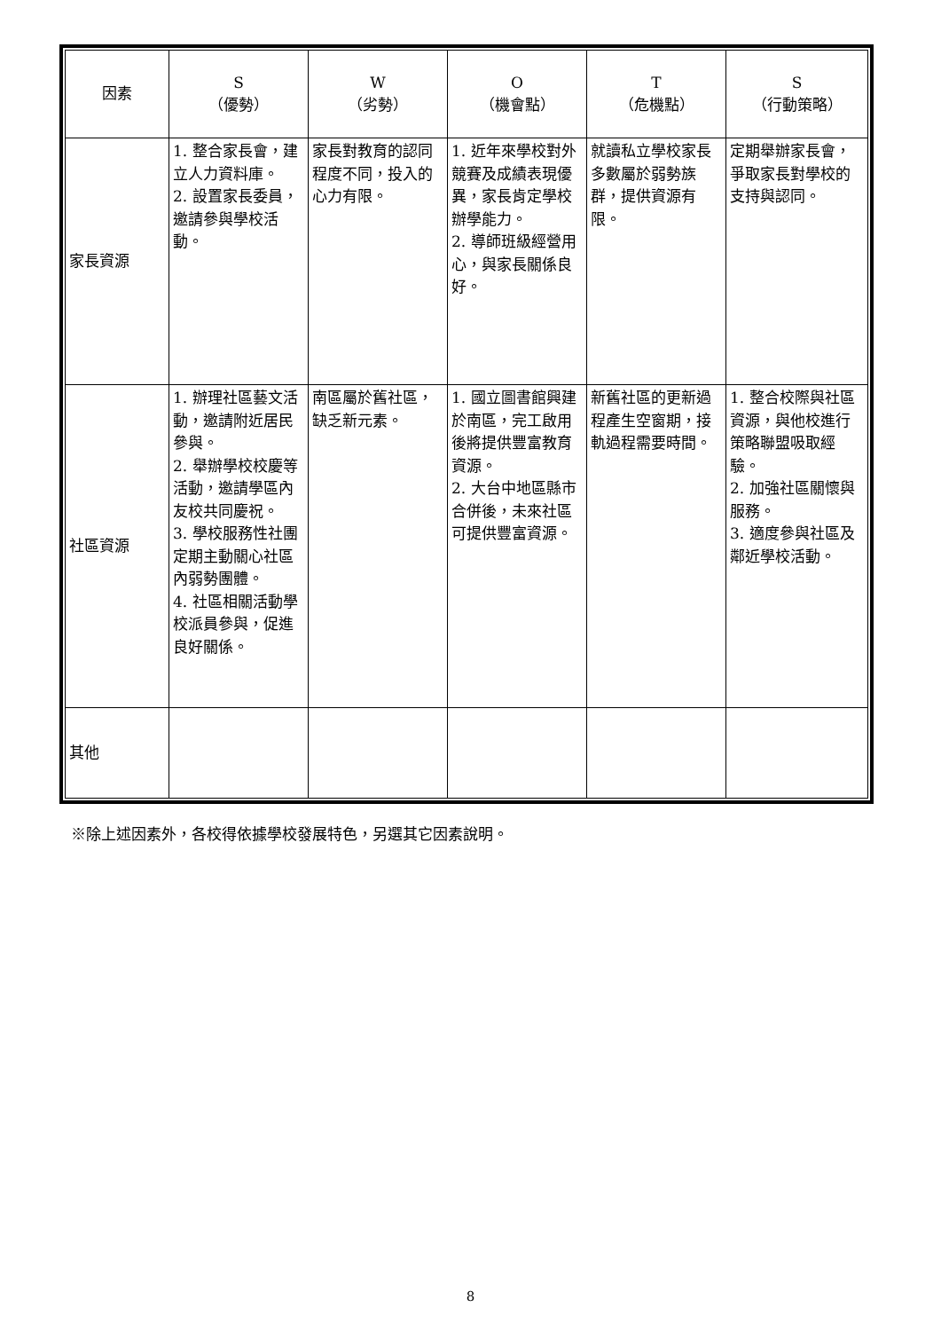| 因素 | S （優勢） | W （劣勢） | O （機會點） | T （危機點） | S （行動策略） |
| --- | --- | --- | --- | --- | --- |
| 家長資源 | 1. 整合家長會，建立人力資料庫。 2. 設置家長委員，邀請參與學校活動。 | 家長對教育的認同程度不同，投入的心力有限。 | 1. 近年來學校對外競賽及成績表現優異，家長肯定學校辦學能力。 2. 導師班級經營用心，與家長關係良好。 | 就讀私立學校家長多數屬於弱勢族群，提供資源有限。 | 定期舉辦家長會，爭取家長對學校的支持與認同。 |
| 社區資源 | 1. 辦理社區藝文活動，邀請附近居民參與。 2. 舉辦學校校慶等活動，邀請學區內友校共同慶祝。 3. 學校服務性社團定期主動關心社區內弱勢團體。 4. 社區相關活動學校派員參與，促進良好關係。 | 南區屬於舊社區，缺乏新元素。 | 1. 國立圖書館興建於南區，完工啟用後將提供豐富教育資源。 2. 大台中地區縣市合併後，未來社區可提供豐富資源。 | 新舊社區的更新過程產生空窗期，接軌過程需要時間。 | 1. 整合校際與社區資源，與他校進行策略聯盟吸取經驗。 2. 加強社區關懷與服務。 3. 適度參與社區及鄰近學校活動。 |
| 其他 | | | | | |
※除上述因素外，各校得依據學校發展特色，另選其它因素說明。
8